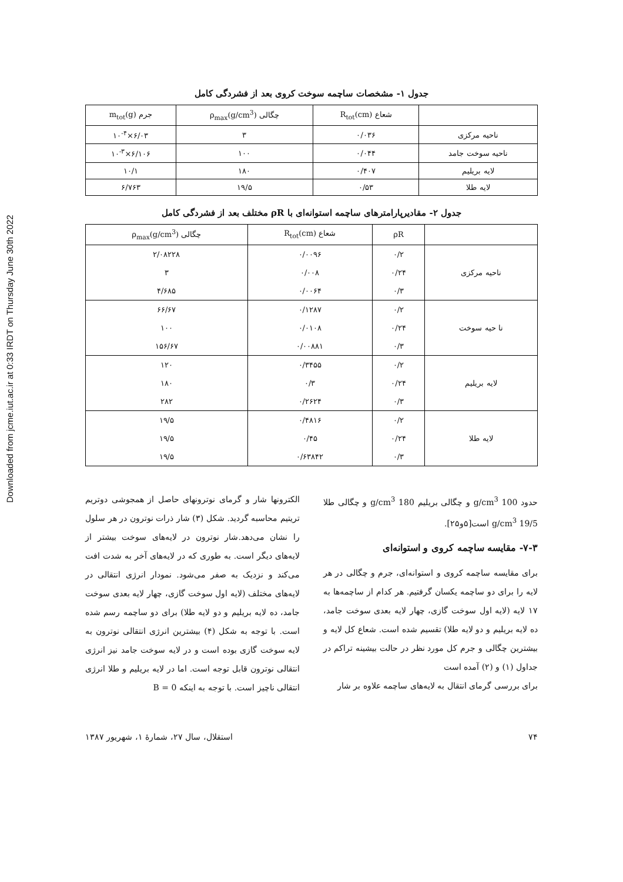Downloaded from jcme.iut.ac.ir at 0:33 IRDT on Thursday June 30th 2022
جدول ۱- مشخصات ساچمه سوخت کروی بعد از فشردگی کامل
| | شعاع R<sub>tot</sub>(cm) | چگالی ρ<sub>max</sub>(g/cm<sup>3</sup>) | جرم m<sub>tot</sub>(g) |
| --- | --- | --- | --- |
| ناحیه مرکزی | ۰/۰۳۶ | ۳ | ۶/۰۳×۱۰<sup>-۴</sup> |
| ناحیه سوخت جامد | ۰/۰۴۴ | ۱۰۰ | ۶/۱۰۶×۱۰<sup>-۳</sup> |
| لایه بریلیم | ۰/۴۰۷ | ۱۸۰ | ۱۰/۱ |
| لایه طلا | ۰/۵۳ | ۱۹/۵ | ۶/۷۶۳ |
جدول ۲- مقادیرپارامترهای ساچمه استوانه‌ای با ρR مختلف بعد از فشردگی کامل
| | ρR | شعاع R<sub>tot</sub>(cm) | چگالی ρ<sub>max</sub>(g/cm<sup>3</sup>) |
| --- | --- | --- | --- |
| ناحیه مرکزی | ۰/۲ | ۰/۰۰۹۶ | ۲/۰۸۲۲۸ |
| | ۰/۲۴ | ۰/۰۰۸ | ۳ |
| | ۰/۳ | ۰/۰۰۶۴ | ۴/۶۸۵ |
| نا حیه سوخت | ۰/۲ | ۰/۱۲۸۷ | ۶۶/۶۷ |
| | ۰/۲۴ | ۰/۰۱۰۸ | ۱۰۰ |
| | ۰/۳ | ۰/۰۰۸۸۱ | ۱۵۶/۶۷ |
| لایه بریلیم | ۰/۲ | ۰/۳۴۵۵ | ۱۲۰ |
| | ۰/۲۴ | ۰/۳ | ۱۸۰ |
| | ۰/۳ | ۰/۲۶۲۴ | ۲۸۲ |
| لایه طلا | ۰/۲ | ۰/۴۸۱۶ | ۱۹/۵ |
| | ۰/۲۴ | ۰/۴۵ | ۱۹/۵ |
| | ۰/۳ | ۰/۶۳۸۴۲ | ۱۹/۵ |
حدود 100 g/cm<sup>3</sup> و چگالی بریلیم 180 g/cm<sup>3</sup> و چگالی طلا 19/5 g/cm<sup>3</sup> است[۵و۲۵].
۷-۳- مقایسه ساچمه کروی و استوانه‌ای
برای مقایسه ساچمه کروی و استوانه‌ای، جرم و چگالی در هر لایه را برای دو ساچمه یکسان گرفتیم. هر کدام از ساچمه‌ها به ۱۷ لایه (لایه اول سوخت گازی، چهار لایه بعدی سوخت جامد، ده لایه بریلیم و دو لایه طلا) تقسیم شده است. شعاع کل لایه و بیشترین چگالی و جرم کل مورد نظر در حالت بیشینه تراکم در جداول (۱) و (۲) آمده است
برای بررسی گرمای انتقال به لایه‌های ساچمه علاوه بر شار
الکترونها شار و گرمای نوترونهای حاصل از همجوشی دوتریم تریتیم محاسبه گردید. شکل (۳) شار ذرات نوترون در هر سلول را نشان می‌دهد.شار نوترون در لایه‌های سوخت بیشتر از لایه‌های دیگر است. به طوری که در لایه‌های آخر به شدت افت می‌کند و نزدیک به صفر می‌شود. نمودار انرژی انتقالی در لایه‌های مختلف (لایه اول سوخت گازی، چهار لایه بعدی سوخت جامد، ده لایه بریلیم و دو لایه طلا) برای دو ساچمه رسم شده است. با توجه به شکل (۴) بیشترین انرژی انتقالی نوترون به لایه سوخت گازی بوده است و در لایه سوخت جامد نیز انرژی انتقالی نوترون قابل توجه است. اما در لایه بریلیم و طلا انرژی انتقالی ناچیز است. با توجه به اینکه B = 0
۷۴ استقلال، سال ۲۷، شمارهٔ ۱، شهریور ۱۳۸۷